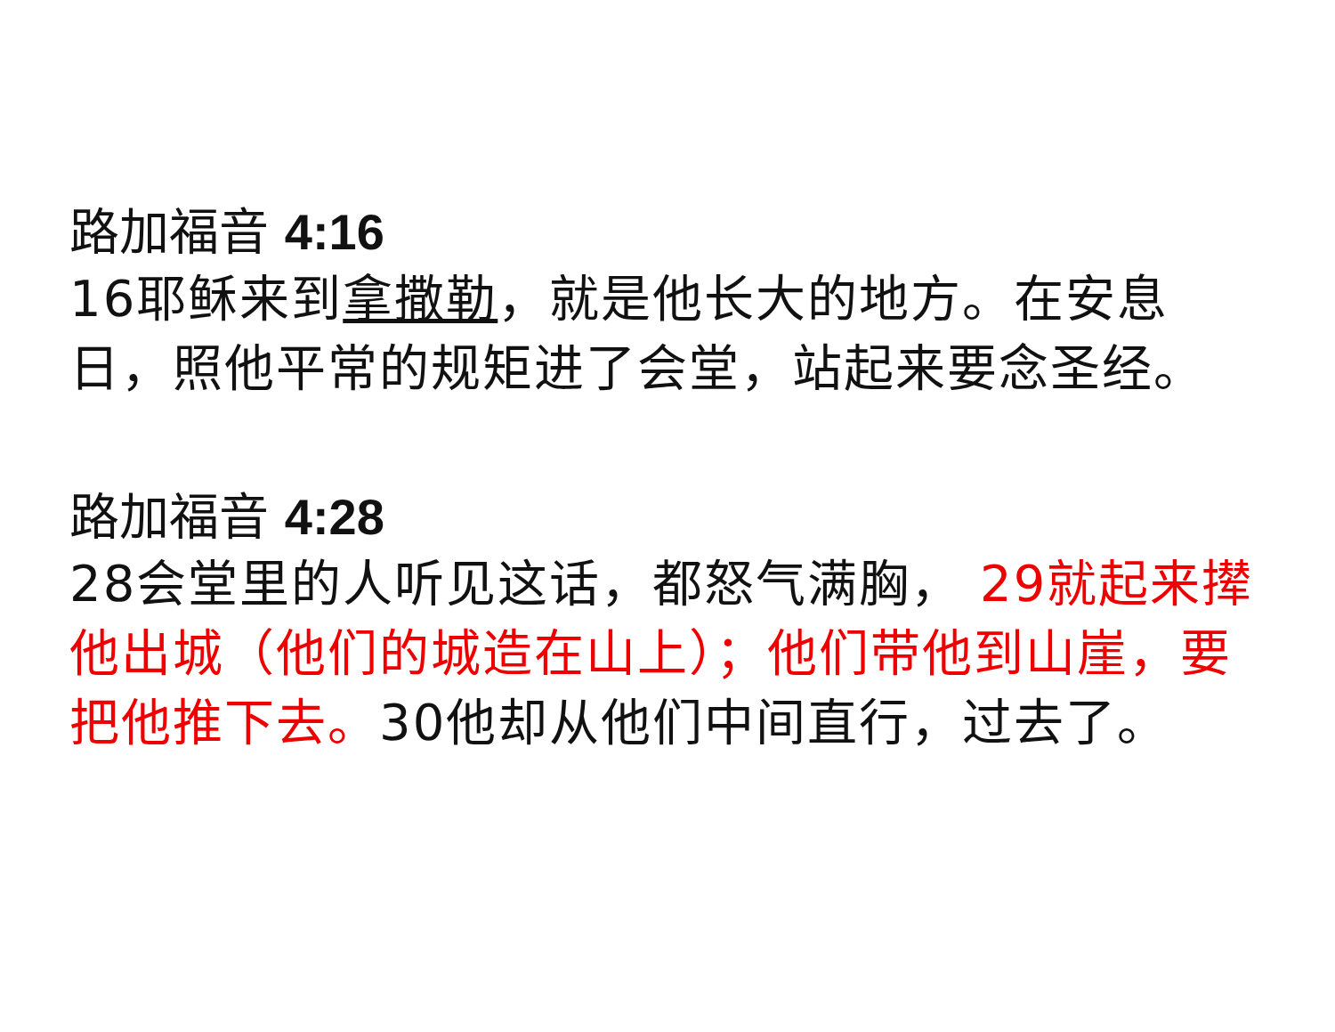路加福音 4:16
16耶稣来到拿撒勒，就是他长大的地方。在安息日，照他平常的规矩进了会堂，站起来要念圣经。
路加福音 4:28
28会堂里的人听见这话，都怒气满胸， 29就起来撵他出城（他们的城造在山上）；他们带他到山崖，要把他推下去。30他却从他们中间直行，过去了。